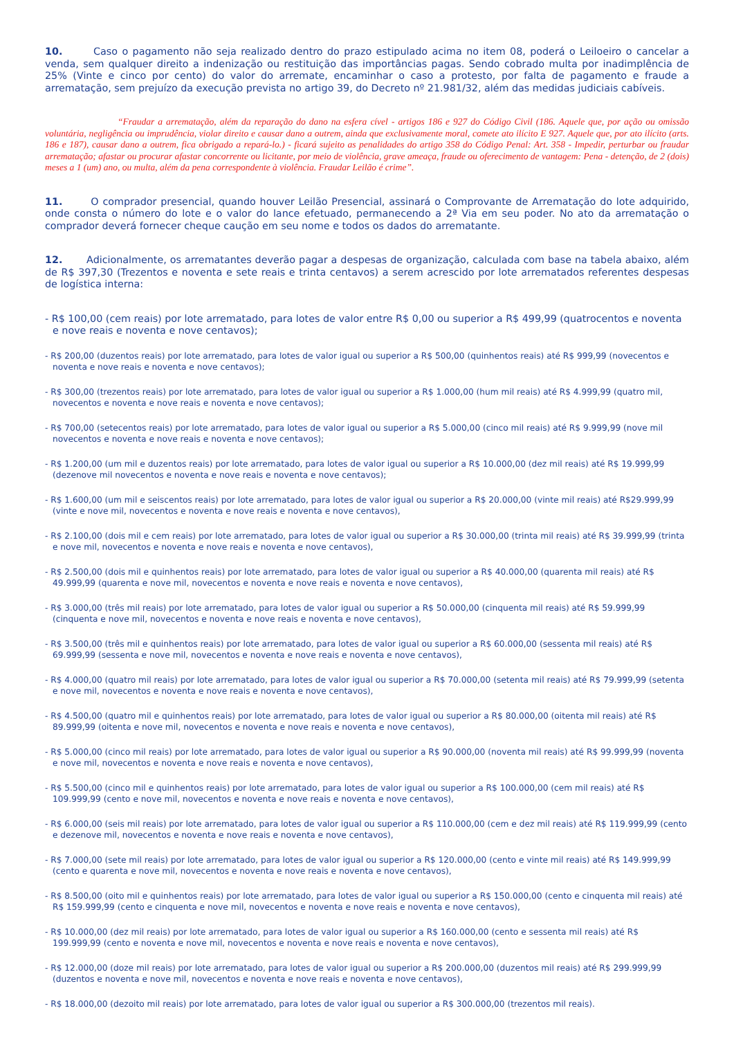10. Caso o pagamento não seja realizado dentro do prazo estipulado acima no item 08, poderá o Leiloeiro o cancelar a venda, sem qualquer direito a indenização ou restituição das importâncias pagas. Sendo cobrado multa por inadimplência de 25% (Vinte e cinco por cento) do valor do arremate, encaminhar o caso a protesto, por falta de pagamento e fraude a arrematação, sem prejuízo da execução prevista no artigo 39, do Decreto nº 21.981/32, além das medidas judiciais cabíveis.
“Fraudar a arrematação, além da reparação do dano na esfera cível - artigos 186 e 927 do Código Civil (186. Aquele que, por ação ou omissão voluntária, negligência ou imprudência, violar direito e causar dano a outrem, ainda que exclusivamente moral, comete ato ilícito E 927. Aquele que, por ato ilícito (arts. 186 e 187), causar dano a outrem, fica obrigado a repará-lo.) - ficará sujeito as penalidades do artigo 358 do Código Penal: Art. 358 - Impedir, perturbar ou fraudar arrematação; afastar ou procurar afastar concorrente ou licitante, por meio de violência, grave ameaça, fraude ou oferecimento de vantagem: Pena - detenção, de 2 (dois) meses a 1 (um) ano, ou multa, além da pena correspondente à violência. Fraudar Leilão é crime”.
11. O comprador presencial, quando houver Leilão Presencial, assinará o Comprovante de Arrematação do lote adquirido, onde consta o número do lote e o valor do lance efetuado, permanecendo a 2ª Via em seu poder. No ato da arrematação o comprador deverá fornecer cheque caução em seu nome e todos os dados do arrematante.
12. Adicionalmente, os arrematantes deverão pagar a despesas de organização, calculada com base na tabela abaixo, além de R$ 397,30 (Trezentos e noventa e sete reais e trinta centavos) a serem acrescido por lote arrematados referentes despesas de logística interna:
- R$ 100,00 (cem reais) por lote arrematado, para lotes de valor entre R$ 0,00 ou superior a R$ 499,99 (quatrocentos e noventa e nove reais e noventa e nove centavos);
- R$ 200,00 (duzentos reais) por lote arrematado, para lotes de valor igual ou superior a R$ 500,00 (quinhentos reais) até R$ 999,99 (novecentos e noventa e nove reais e noventa e nove centavos);
- R$ 300,00 (trezentos reais) por lote arrematado, para lotes de valor igual ou superior a R$ 1.000,00 (hum mil reais) até R$ 4.999,99 (quatro mil, novecentos e noventa e nove reais e noventa e nove centavos);
- R$ 700,00 (setecentos reais) por lote arrematado, para lotes de valor igual ou superior a R$ 5.000,00 (cinco mil reais) até R$ 9.999,99 (nove mil novecentos e noventa e nove reais e noventa e nove centavos);
- R$ 1.200,00 (um mil e duzentos reais) por lote arrematado, para lotes de valor igual ou superior a R$ 10.000,00 (dez mil reais) até R$ 19.999,99 (dezenove mil novecentos e noventa e nove reais e noventa e nove centavos);
- R$ 1.600,00 (um mil e seiscentos reais) por lote arrematado, para lotes de valor igual ou superior a R$ 20.000,00 (vinte mil reais) até R$29.999,99 (vinte e nove mil, novecentos e noventa e nove reais e noventa e nove centavos),
- R$ 2.100,00 (dois mil e cem reais) por lote arrematado, para lotes de valor igual ou superior a R$ 30.000,00 (trinta mil reais) até R$ 39.999,99 (trinta e nove mil, novecentos e noventa e nove reais e noventa e nove centavos),
- R$ 2.500,00 (dois mil e quinhentos reais) por lote arrematado, para lotes de valor igual ou superior a R$ 40.000,00 (quarenta mil reais) até R$ 49.999,99 (quarenta e nove mil, novecentos e noventa e nove reais e noventa e nove centavos),
- R$ 3.000,00 (três mil reais) por lote arrematado, para lotes de valor igual ou superior a R$ 50.000,00 (cinquenta mil reais) até R$ 59.999,99 (cinquenta e nove mil, novecentos e noventa e nove reais e noventa e nove centavos),
- R$ 3.500,00 (três mil e quinhentos reais) por lote arrematado, para lotes de valor igual ou superior a R$ 60.000,00 (sessenta mil reais) até R$ 69.999,99 (sessenta e nove mil, novecentos e noventa e nove reais e noventa e nove centavos),
- R$ 4.000,00 (quatro mil reais) por lote arrematado, para lotes de valor igual ou superior a R$ 70.000,00 (setenta mil reais) até R$ 79.999,99 (setenta e nove mil, novecentos e noventa e nove reais e noventa e nove centavos),
- R$ 4.500,00 (quatro mil e quinhentos reais) por lote arrematado, para lotes de valor igual ou superior a R$ 80.000,00 (oitenta mil reais) até R$ 89.999,99 (oitenta e nove mil, novecentos e noventa e nove reais e noventa e nove centavos),
- R$ 5.000,00 (cinco mil reais) por lote arrematado, para lotes de valor igual ou superior a R$ 90.000,00 (noventa mil reais) até R$ 99.999,99 (noventa e nove mil, novecentos e noventa e nove reais e noventa e nove centavos),
- R$ 5.500,00 (cinco mil e quinhentos reais) por lote arrematado, para lotes de valor igual ou superior a R$ 100.000,00 (cem mil reais) até R$ 109.999,99 (cento e nove mil, novecentos e noventa e nove reais e noventa e nove centavos),
- R$ 6.000,00 (seis mil reais) por lote arrematado, para lotes de valor igual ou superior a R$ 110.000,00 (cem e dez mil reais) até R$ 119.999,99 (cento e dezenove mil, novecentos e noventa e nove reais e noventa e nove centavos),
- R$ 7.000,00 (sete mil reais) por lote arrematado, para lotes de valor igual ou superior a R$ 120.000,00 (cento e vinte mil reais) até R$ 149.999,99 (cento e quarenta e nove mil, novecentos e noventa e nove reais e noventa e nove centavos),
- R$ 8.500,00 (oito mil e quinhentos reais) por lote arrematado, para lotes de valor igual ou superior a R$ 150.000,00 (cento e cinquenta mil reais) até R$ 159.999,99 (cento e cinquenta e nove mil, novecentos e noventa e nove reais e noventa e nove centavos),
- R$ 10.000,00 (dez mil reais) por lote arrematado, para lotes de valor igual ou superior a R$ 160.000,00 (cento e sessenta mil reais) até R$ 199.999,99 (cento e noventa e nove mil, novecentos e noventa e nove reais e noventa e nove centavos),
- R$ 12.000,00 (doze mil reais) por lote arrematado, para lotes de valor igual ou superior a R$ 200.000,00 (duzentos mil reais) até R$ 299.999,99 (duzentos e noventa e nove mil, novecentos e noventa e nove reais e noventa e nove centavos),
- R$ 18.000,00 (dezoito mil reais) por lote arrematado, para lotes de valor igual ou superior a R$ 300.000,00 (trezentos mil reais).